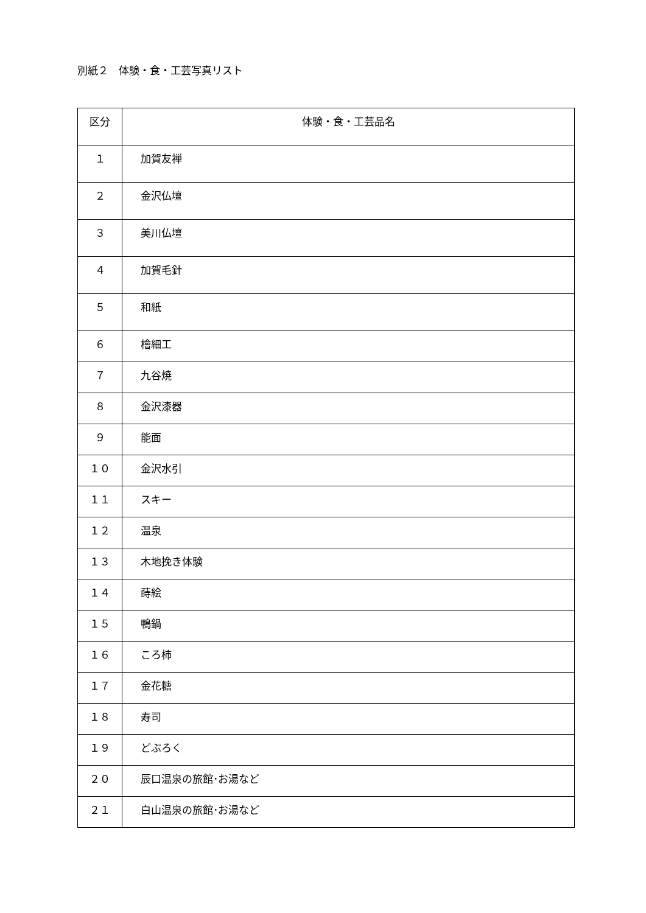別紙２　体験・食・工芸写真リスト
| 区分 | 体験・食・工芸品名 |
| --- | --- |
| １ | 加賀友禅 |
| ２ | 金沢仏壇 |
| ３ | 美川仏壇 |
| ４ | 加賀毛針 |
| ５ | 和紙 |
| ６ | 檜細工 |
| ７ | 九谷焼 |
| ８ | 金沢漆器 |
| ９ | 能面 |
| １０ | 金沢水引 |
| １１ | スキー |
| １２ | 温泉 |
| １３ | 木地挽き体験 |
| １４ | 蒔絵 |
| １５ | 鴨鍋 |
| １６ | ころ柿 |
| １７ | 金花糖 |
| １８ | 寿司 |
| １９ | どぶろく |
| ２０ | 辰口温泉の旅館･お湯など |
| ２１ | 白山温泉の旅館･お湯など |